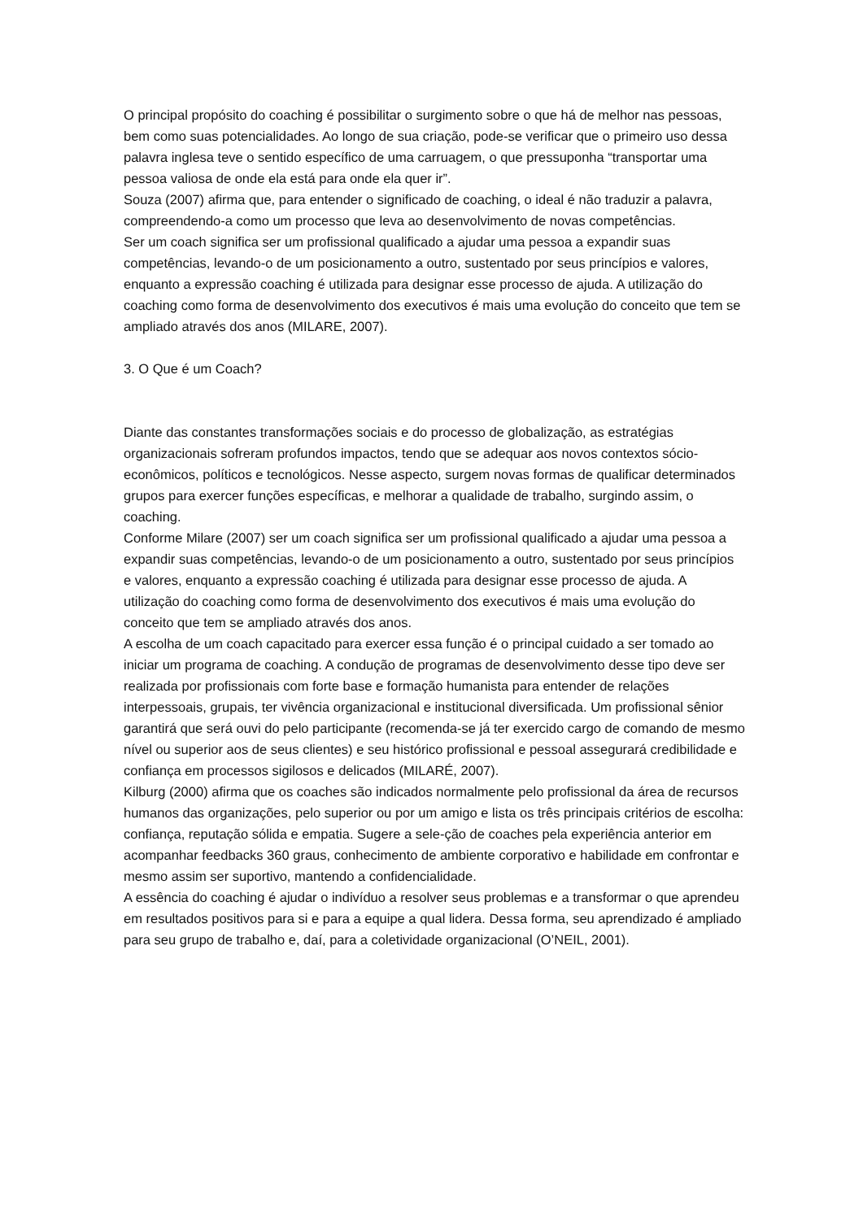O principal propósito do coaching é possibilitar o surgimento sobre o que há de melhor nas pessoas, bem como suas potencialidades. Ao longo de sua criação, pode-se verificar que o primeiro uso dessa palavra inglesa teve o sentido específico de uma carruagem, o que pressuponha “transportar uma pessoa valiosa de onde ela está para onde ela quer ir”.
Souza (2007) afirma que, para entender o significado de coaching, o ideal é não traduzir a palavra, compreendendo-a como um processo que leva ao desenvolvimento de novas competências.
Ser um coach significa ser um profissional qualificado a ajudar uma pessoa a expandir suas competências, levando-o de um posicionamento a outro, sustentado por seus princípios e valores, enquanto a expressão coaching é utilizada para designar esse processo de ajuda. A utilização do coaching como forma de desenvolvimento dos executivos é mais uma evolução do conceito que tem se ampliado através dos anos (MILARE, 2007).
3. O Que é um Coach?
Diante das constantes transformações sociais e do processo de globalização, as estratégias organizacionais sofreram profundos impactos, tendo que se adequar aos novos contextos sócio-econômicos, políticos e tecnológicos. Nesse aspecto, surgem novas formas de qualificar determinados grupos para exercer funções específicas, e melhorar a qualidade de trabalho, surgindo assim, o coaching.
Conforme Milare (2007) ser um coach significa ser um profissional qualificado a ajudar uma pessoa a expandir suas competências, levando-o de um posicionamento a outro, sustentado por seus princípios e valores, enquanto a expressão coaching é utilizada para designar esse processo de ajuda. A utilização do coaching como forma de desenvolvimento dos executivos é mais uma evolução do conceito que tem se ampliado através dos anos.
A escolha de um coach capacitado para exercer essa função é o principal cuidado a ser tomado ao iniciar um programa de coaching. A condução de programas de desenvolvimento desse tipo deve ser realizada por profissionais com forte base e formação humanista para entender de relações interpessoais, grupais, ter vivência organizacional e institucional diversificada. Um profissional sênior garantirá que será ouvi do pelo participante (recomenda-se já ter exercido cargo de comando de mesmo nível ou superior aos de seus clientes) e seu histórico profissional e pessoal assegurará credibilidade e confiança em processos sigilosos e delicados (MILARÉ, 2007).
Kilburg (2000) afirma que os coaches são indicados normalmente pelo profissional da área de recursos humanos das organizações, pelo superior ou por um amigo e lista os três principais critérios de escolha: confiança, reputação sólida e empatia. Sugere a sele-ção de coaches pela experiência anterior em acompanhar feedbacks 360 graus, conhecimento de ambiente corporativo e habilidade em confrontar e mesmo assim ser suportivo, mantendo a confidencialidade.
A essência do coaching é ajudar o indivíduo a resolver seus problemas e a transformar o que aprendeu em resultados positivos para si e para a equipe a qual lidera. Dessa forma, seu aprendizado é ampliado para seu grupo de trabalho e, daí, para a coletividade organizacional (O’NEIL, 2001).